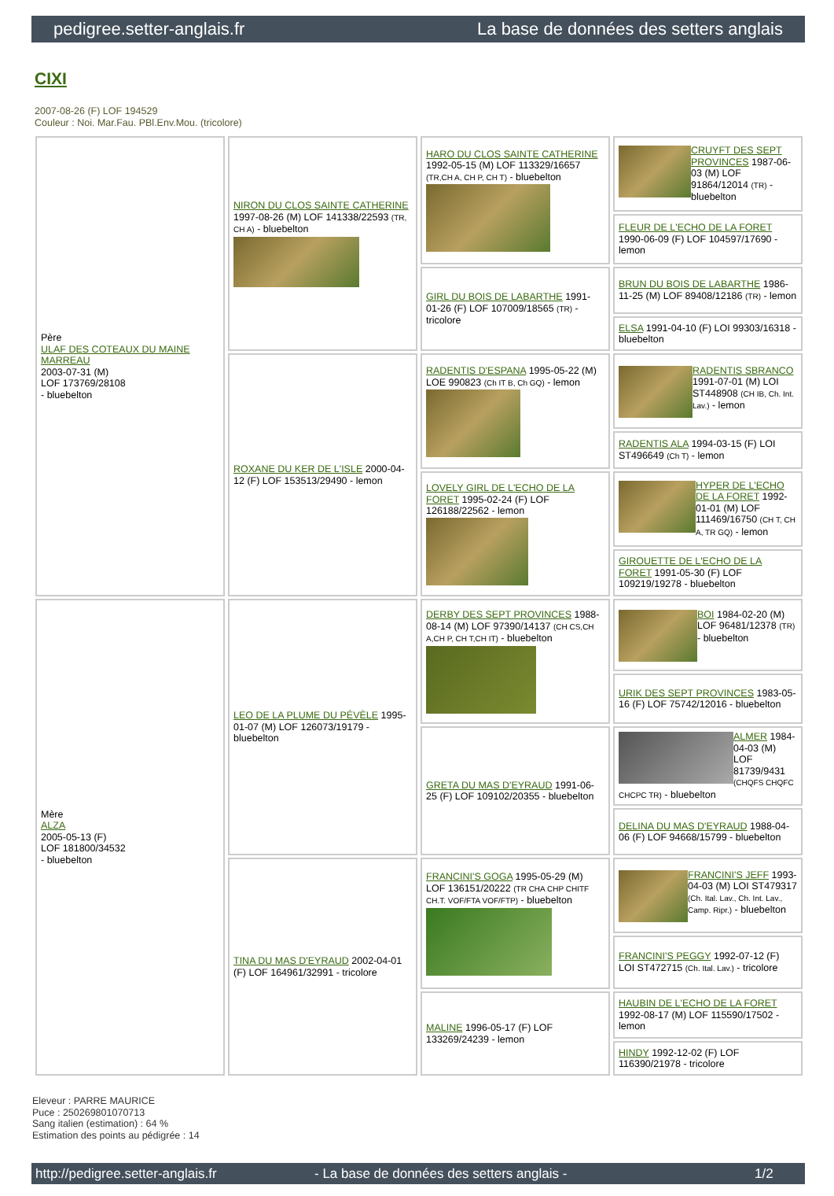pedigree.setter-anglais.fr La base de données des setters anglais
CIXI
2007-08-26 (F) LOF 194529
Couleur : Noi. Mar.Fau. PBl.Env.Mou. (tricolore)
| Père ULAF DES COTEAUX DU MAINE MARREAU 2003-07-31 (M) LOF 173769/28108 - bluebelton | NIRON DU CLOS SAINTE CATHERINE 1997-08-26 (M) LOF 141338/22593 (TR, CH A) - bluebelton | HARO DU CLOS SAINTE CATHERINE 1992-05-15 (M) LOF 113329/16657 (TR,CH A, CH P, CH T) - bluebelton | CRUYFT DES SEPT PROVINCES 1987-06-03 (M) LOF 91864/12014 (TR) - bluebelton |
| | | | FLEUR DE L'ECHO DE LA FORET 1990-06-09 (F) LOF 104597/17690 - lemon |
| | | GIRL DU BOIS DE LABARTHE 1991-01-26 (F) LOF 107009/18565 (TR) - tricolore | BRUN DU BOIS DE LABARTHE 1986-11-25 (M) LOF 89408/12186 (TR) - lemon |
| | | | ELSA 1991-04-10 (F) LOI 99303/16318 - bluebelton |
| | ROXANE DU KER DE L'ISLE 2000-04-12 (F) LOF 153513/29490 - lemon | RADENTIS D'ESPANA 1995-05-22 (M) LOE 990823 (Ch IT B, Ch GQ) - lemon | RADENTIS SBRANCO 1991-07-01 (M) LOI ST448908 (CH IB, Ch. Int. Lav.) - lemon |
| | | | RADENTIS ALA 1994-03-15 (F) LOI ST496649 (Ch T) - lemon |
| | | LOVELY GIRL DE L'ECHO DE LA FORET 1995-02-24 (F) LOF 126188/22562 - lemon | HYPER DE L'ECHO DE LA FORET 1992-01-01 (M) LOF 111469/16750 (CH T, CH A, TR GQ) - lemon |
| | | | GIROUETTE DE L'ECHO DE LA FORET 1991-05-30 (F) LOF 109219/19278 - bluebelton |
| Mère ALZA 2005-05-13 (F) LOF 181800/34532 - bluebelton | LEO DE LA PLUME DU PÉVÈLE 1995-01-07 (M) LOF 126073/19179 - bluebelton | DERBY DES SEPT PROVINCES 1988-08-14 (M) LOF 97390/14137 (CH CS,CH A,CH P, CH T,CH IT) - bluebelton | BOI 1984-02-20 (M) LOF 96481/12378 (TR) - bluebelton |
| | | | URIK DES SEPT PROVINCES 1983-05-16 (F) LOF 75742/12016 - bluebelton |
| | | GRETA DU MAS D'EYRAUD 1991-06-25 (F) LOF 109102/20355 - bluebelton | ALMER 1984-04-03 (M) LOF 81739/9431 (CHQFS CHQFC CHCPC TR) - bluebelton |
| | | | DELINA DU MAS D'EYRAUD 1988-04-06 (F) LOF 94668/15799 - bluebelton |
| | TINA DU MAS D'EYRAUD 2002-04-01 (F) LOF 164961/32991 - tricolore | FRANCINI'S GOGA 1995-05-29 (M) LOF 136151/20222 (TR CHA CHP CHITF CH.T. VOF/FTA VOF/FTP) - bluebelton | FRANCINI'S JEFF 1993-04-03 (M) LOI ST479317 (Ch. Ital. Lav., Ch. Int. Lav., Camp. Ripr.) - bluebelton |
| | | | FRANCINI'S PEGGY 1992-07-12 (F) LOI ST472715 (Ch. Ital. Lav.) - tricolore |
| | | MALINE 1996-05-17 (F) LOF 133269/24239 - lemon | HAUBIN DE L'ECHO DE LA FORET 1992-08-17 (M) LOF 115590/17502 - lemon |
| | | | HINDY 1992-12-02 (F) LOF 116390/21978 - tricolore |
Eleveur : PARRE MAURICE
Puce : 250269801070713
Sang italien (estimation) : 64 %
Estimation des points au pédigrée : 14
http://pedigree.setter-anglais.fr - La base de données des setters anglais - 1/2